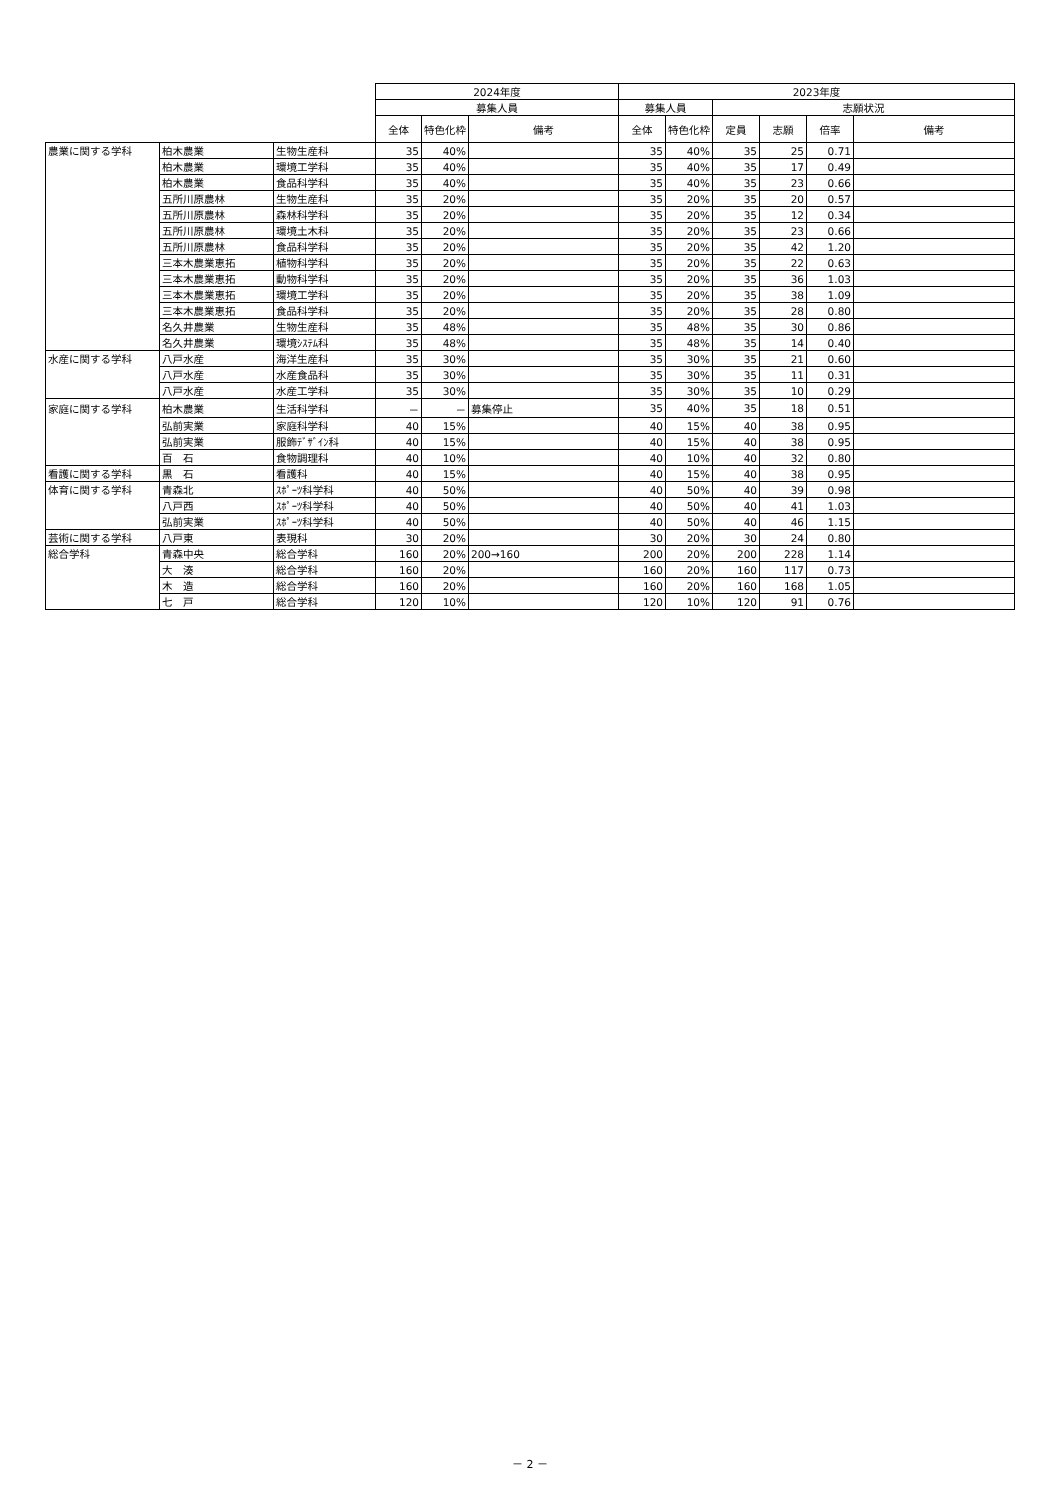| | | | 2024年度 | | | 2023年度 | | | | | |
| | | | 募集人員 | | | 募集人員 | | 志願状況 | | | |
| | | | 全体 | 特色化枠 | 備考 | 全体 | 特色化枠 | 定員 | 志願 | 倍率 | 備考 |
| 農業に関する学科 | 柏木農業 | 生物生産科 | 35 | 40% | | 35 | 40% | 35 | 25 | 0.71 | |
| | 柏木農業 | 環境工学科 | 35 | 40% | | 35 | 40% | 35 | 17 | 0.49 | |
| | 柏木農業 | 食品科学科 | 35 | 40% | | 35 | 40% | 35 | 23 | 0.66 | |
| | 五所川原農林 | 生物生産科 | 35 | 20% | | 35 | 20% | 35 | 20 | 0.57 | |
| | 五所川原農林 | 森林科学科 | 35 | 20% | | 35 | 20% | 35 | 12 | 0.34 | |
| | 五所川原農林 | 環境土木科 | 35 | 20% | | 35 | 20% | 35 | 23 | 0.66 | |
| | 五所川原農林 | 食品科学科 | 35 | 20% | | 35 | 20% | 35 | 42 | 1.20 | |
| | 三本木農業恵拓 | 植物科学科 | 35 | 20% | | 35 | 20% | 35 | 22 | 0.63 | |
| | 三本木農業恵拓 | 動物科学科 | 35 | 20% | | 35 | 20% | 35 | 36 | 1.03 | |
| | 三本木農業恵拓 | 環境工学科 | 35 | 20% | | 35 | 20% | 35 | 38 | 1.09 | |
| | 三本木農業恵拓 | 食品科学科 | 35 | 20% | | 35 | 20% | 35 | 28 | 0.80 | |
| | 名久井農業 | 生物生産科 | 35 | 48% | | 35 | 48% | 35 | 30 | 0.86 | |
| | 名久井農業 | 環境ｼｽﾃﾑ科 | 35 | 48% | | 35 | 48% | 35 | 14 | 0.40 | |
| 水産に関する学科 | 八戸水産 | 海洋生産科 | 35 | 30% | | 35 | 30% | 35 | 21 | 0.60 | |
| | 八戸水産 | 水産食品科 | 35 | 30% | | 35 | 30% | 35 | 11 | 0.31 | |
| | 八戸水産 | 水産工学科 | 35 | 30% | | 35 | 30% | 35 | 10 | 0.29 | |
| 家庭に関する学科 | 柏木農業 | 生活科学科 | － | － | 募集停止 | 35 | 40% | 35 | 18 | 0.51 | |
| | 弘前実業 | 家庭科学科 | 40 | 15% | | 40 | 15% | 40 | 38 | 0.95 | |
| | 弘前実業 | 服飾ﾃﾞｻﾞｲﾝ科 | 40 | 15% | | 40 | 15% | 40 | 38 | 0.95 | |
| | 百 石 | 食物調理科 | 40 | 10% | | 40 | 10% | 40 | 32 | 0.80 | |
| 看護に関する学科 | 黒 石 | 看護科 | 40 | 15% | | 40 | 15% | 40 | 38 | 0.95 | |
| 体育に関する学科 | 青森北 | ｽﾎﾟｰﾂ科学科 | 40 | 50% | | 40 | 50% | 40 | 39 | 0.98 | |
| | 八戸西 | ｽﾎﾟｰﾂ科学科 | 40 | 50% | | 40 | 50% | 40 | 41 | 1.03 | |
| | 弘前実業 | ｽﾎﾟｰﾂ科学科 | 40 | 50% | | 40 | 50% | 40 | 46 | 1.15 | |
| 芸術に関する学科 | 八戸東 | 表現科 | 30 | 20% | | 30 | 20% | 30 | 24 | 0.80 | |
| 総合学科 | 青森中央 | 総合学科 | 160 | 20% | 200→160 | 200 | 20% | 200 | 228 | 1.14 | |
| | 大 湊 | 総合学科 | 160 | 20% | | 160 | 20% | 160 | 117 | 0.73 | |
| | 木 造 | 総合学科 | 160 | 20% | | 160 | 20% | 160 | 168 | 1.05 | |
| | 七 戸 | 総合学科 | 120 | 10% | | 120 | 10% | 120 | 91 | 0.76 | |
－ 2 －